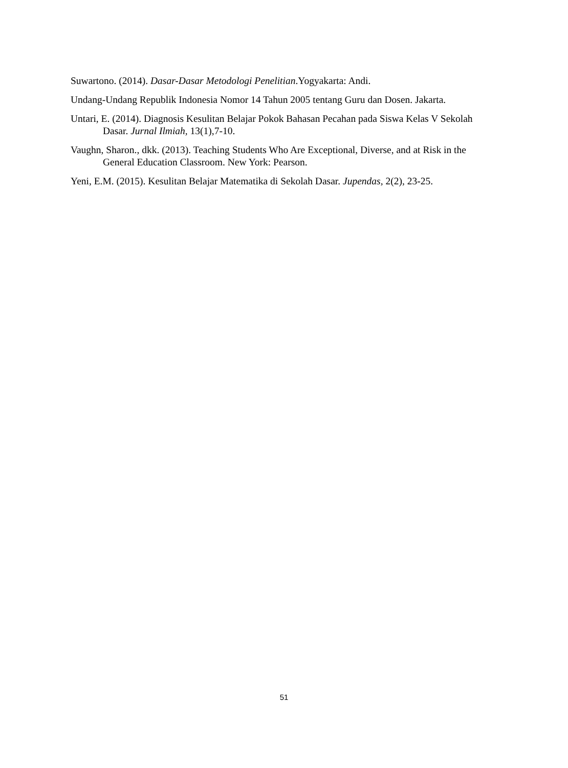Suwartono. (2014). Dasar-Dasar Metodologi Penelitian.Yogyakarta: Andi.
Undang-Undang Republik Indonesia Nomor 14 Tahun 2005 tentang Guru dan Dosen. Jakarta.
Untari, E. (2014). Diagnosis Kesulitan Belajar Pokok Bahasan Pecahan pada Siswa Kelas V Sekolah Dasar. Jurnal Ilmiah, 13(1),7-10.
Vaughn, Sharon., dkk. (2013). Teaching Students Who Are Exceptional, Diverse, and at Risk in the General Education Classroom. New York: Pearson.
Yeni, E.M. (2015). Kesulitan Belajar Matematika di Sekolah Dasar. Jupendas, 2(2), 23-25.
51